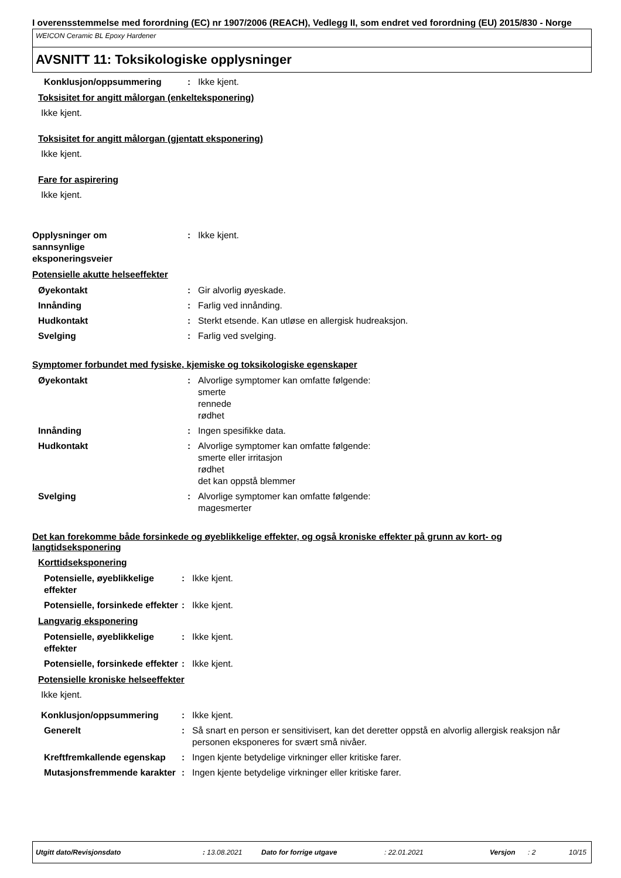I overensstemmelse med forordning (EC) nr 1907/2006 (REACH), Vedlegg II, som endret ved forordning (EU) 2015/830 - Norge
WEICON Ceramic BL Epoxy Hardener
AVSNITT 11: Toksikologiske opplysninger
Konklusjon/oppsummering : Ikke kjent.
Toksisitet for angitt målorgan (enkelteksponering)
Ikke kjent.
Toksisitet for angitt målorgan (gjentatt eksponering)
Ikke kjent.
Fare for aspirering
Ikke kjent.
Opplysninger om sannsynlige eksponeringsveier
: Ikke kjent.
Potensielle akutte helseeffekter
Øyekontakt : Gir alvorlig øyeskade.
Innånding : Farlig ved innånding.
Hudkontakt : Sterkt etsende. Kan utløse en allergisk hudreaksjon.
Svelging : Farlig ved svelging.
Symptomer forbundet med fysiske, kjemiske og toksikologiske egenskaper
Øyekontakt : Alvorlige symptomer kan omfatte følgende:
smerte
rennede
rødhet
Innånding : Ingen spesifikke data.
Hudkontakt : Alvorlige symptomer kan omfatte følgende:
smerte eller irritasjon
rødhet
det kan oppstå blemmer
Svelging : Alvorlige symptomer kan omfatte følgende:
magesmerter
Det kan forekomme både forsinkede og øyeblikkelige effekter, og også kroniske effekter på grunn av kort- og langtidseksponering
Korttidseksponering
Potensielle, øyeblikkelige effekter
: Ikke kjent.
Potensielle, forsinkede effekter
: Ikke kjent.
Langvarig eksponering
Potensielle, øyeblikkelige effekter
: Ikke kjent.
Potensielle, forsinkede effekter
: Ikke kjent.
Potensielle kroniske helseeffekter
Ikke kjent.
Konklusjon/oppsummering : Ikke kjent.
Generelt : Så snart en person er sensitivisert, kan det deretter oppstå en alvorlig allergisk reaksjon når personen eksponeres for svært små nivåer.
Kreftfremkallende egenskap
: Ingen kjente betydelige virkninger eller kritiske farer.
Mutasjonsfremmende karakter
: Ingen kjente betydelige virkninger eller kritiske farer.
Utgitt dato/Revisjonsdato: 13.08.2021 Dato for forrige utgave: 22.01.2021 Versjon: 2 10/15